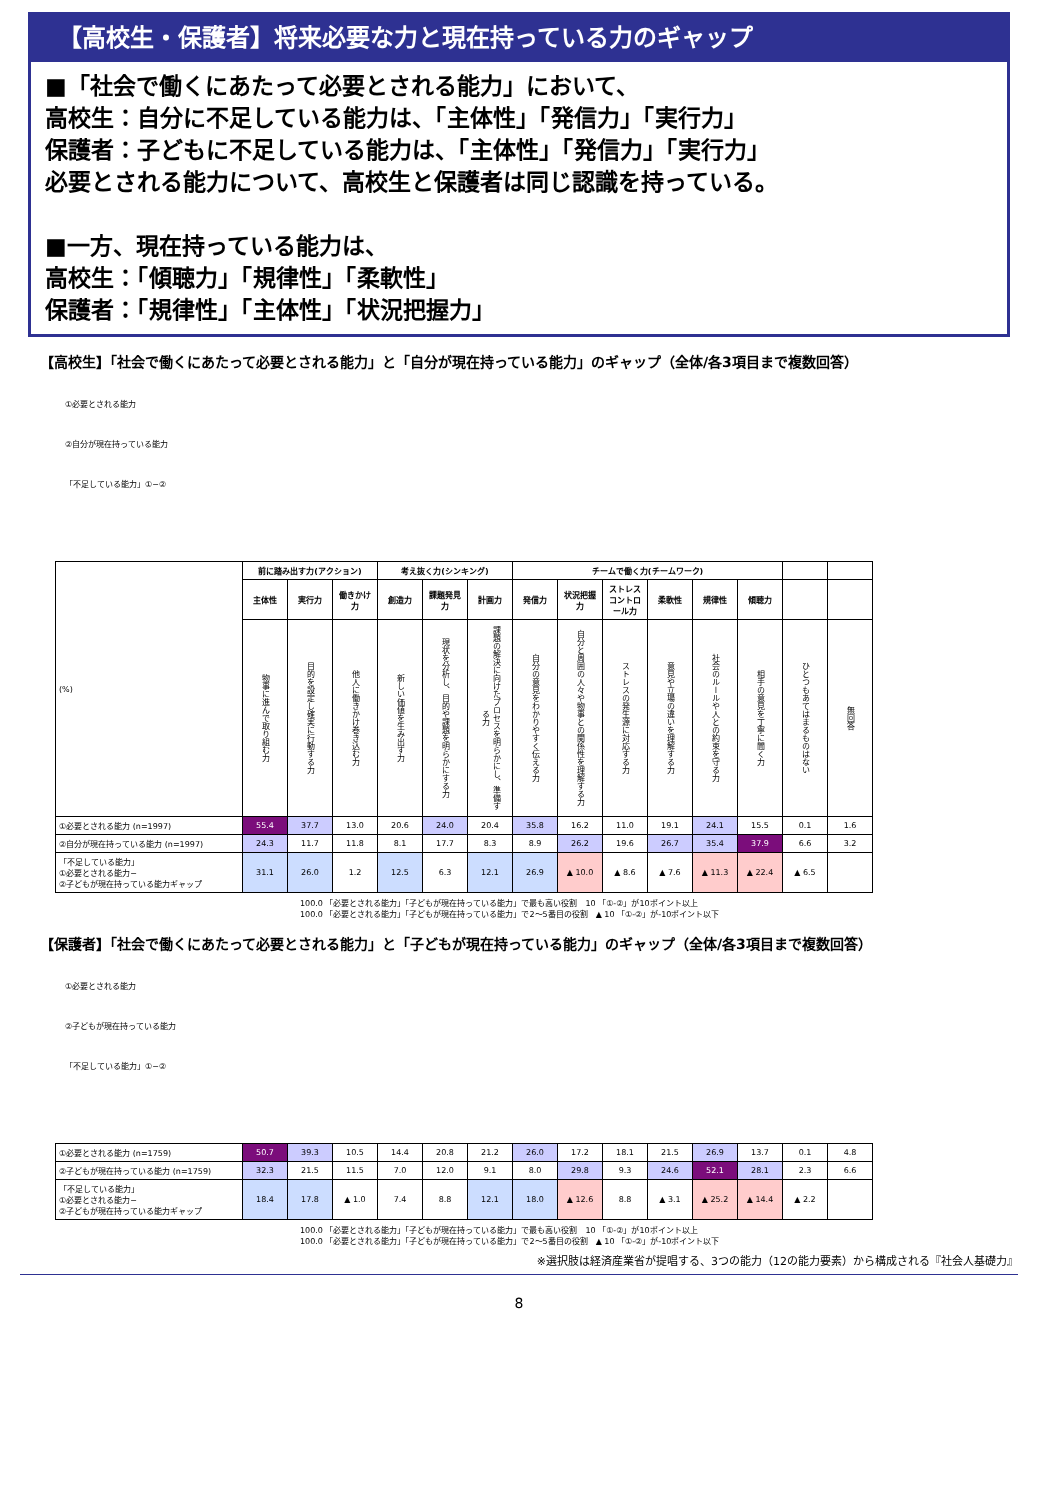【高校生・保護者】将来必要な力と現在持っている力のギャップ
■「社会で働くにあたって必要とされる能力」において、
高校生：自分に不足している能力は、「主体性」「発信力」「実行力」
保護者：子どもに不足している能力は、「主体性」「発信力」「実行力」
必要とされる能力について、高校生と保護者は同じ認識を持っている。
■一方、現在持っている能力は、
高校生：「傾聴力」「規律性」「柔軟性」
保護者：「規律性」「主体性」「状況把握力」
【高校生】「社会で働くにあたって必要とされる能力」と「自分が現在持っている能力」のギャップ（全体/各3項目まで複数回答）
①必要とされる能力
②自分が現在持っている能力
「不足している能力」①−②
| (%) | 前に踏み出す力(アクション) | | | 考え抜く力(シンキング) | | | チームで働く力(チームワーク) | | | | | | | |
| | 主体性 | 実行力 | 働きかけ力 | 創造力 | 課題発見力 | 計画力 | 発信力 | 状況把握力 | ストレスコントロール力 | 柔軟性 | 規律性 | 傾聴力 | | |
| | 物事に進んで取り組む力 | 目的を設定し確実に行動する力 | 他人に働きかけ巻き込む力 | 新しい価値を生み出す力 | 現状を分析し、目的や課題を明らかにする力 | 課題の解決に向けたプロセスを明らかにし、準備する力 | 自分の意見をわかりやすく伝える力 | 自分と周囲の人々や物事との関係性を理解する力 | ストレスの発生源に対応する力 | 意見や立場の違いを理解する力 | 社会のルールや人との約束を守る力 | 相手の意見を丁寧に聞く力 | ひとつもあてはまるものはない | 無回答 |
| ①必要とされる能力 (n=1997) | 55.4 | 37.7 | 13.0 | 20.6 | 24.0 | 20.4 | 35.8 | 16.2 | 11.0 | 19.1 | 24.1 | 15.5 | 0.1 | 1.6 |
| ②自分が現在持っている能力 (n=1997) | 24.3 | 11.7 | 11.8 | 8.1 | 17.7 | 8.3 | 8.9 | 26.2 | 19.6 | 26.7 | 35.4 | 37.9 | 6.6 | 3.2 |
| 「不足している能力」 ①必要とされる能力− ②子どもが現在持っている能力ギャップ | 31.1 | 26.0 | 1.2 | 12.5 | 6.3 | 12.1 | 26.9 | ▲ 10.0 | ▲ 8.6 | ▲ 7.6 | ▲ 11.3 | ▲ 22.4 | ▲ 6.5 | |
100.0 「必要とされる能力」「子どもが現在持っている能力」で最も高い役割　10 「①-②」が10ポイント以上
100.0 「必要とされる能力」「子どもが現在持っている能力」で2～5番目の役割　▲ 10 「①-②」が-10ポイント以下
【保護者】「社会で働くにあたって必要とされる能力」と「子どもが現在持っている能力」のギャップ（全体/各3項目まで複数回答）
①必要とされる能力
②子どもが現在持っている能力
「不足している能力」①−②
| ①必要とされる能力 (n=1759) | 50.7 | 39.3 | 10.5 | 14.4 | 20.8 | 21.2 | 26.0 | 17.2 | 18.1 | 21.5 | 26.9 | 13.7 | 0.1 | 4.8 |
| ②子どもが現在持っている能力 (n=1759) | 32.3 | 21.5 | 11.5 | 7.0 | 12.0 | 9.1 | 8.0 | 29.8 | 9.3 | 24.6 | 52.1 | 28.1 | 2.3 | 6.6 |
| 「不足している能力」 ①必要とされる能力− ②子どもが現在持っている能力ギャップ | 18.4 | 17.8 | ▲ 1.0 | 7.4 | 8.8 | 12.1 | 18.0 | ▲ 12.6 | 8.8 | ▲ 3.1 | ▲ 25.2 | ▲ 14.4 | ▲ 2.2 | |
100.0 「必要とされる能力」「子どもが現在持っている能力」で最も高い役割　10 「①-②」が10ポイント以上
100.0 「必要とされる能力」「子どもが現在持っている能力」で2～5番目の役割　▲ 10 「①-②」が-10ポイント以下
※選択肢は経済産業省が提唱する、3つの能力（12の能力要素）から構成される『社会人基礎力』
8